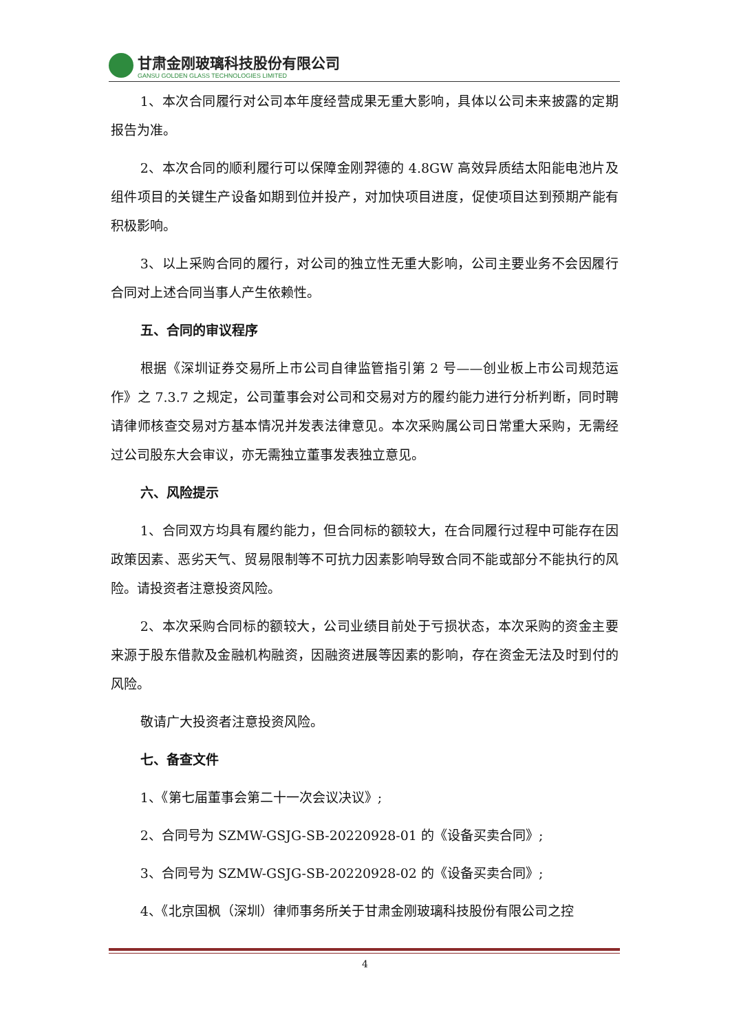甘肃金刚玻璃科技股份有限公司
GANSU GOLDEN GLASS TECHNOLOGIES LIMITED
1、本次合同履行对公司本年度经营成果无重大影响，具体以公司未来披露的定期报告为准。
2、本次合同的顺利履行可以保障金刚羿德的 4.8GW 高效异质结太阳能电池片及组件项目的关键生产设备如期到位并投产，对加快项目进度，促使项目达到预期产能有积极影响。
3、以上采购合同的履行，对公司的独立性无重大影响，公司主要业务不会因履行合同对上述合同当事人产生依赖性。
五、合同的审议程序
根据《深圳证券交易所上市公司自律监管指引第 2 号——创业板上市公司规范运作》之 7.3.7 之规定，公司董事会对公司和交易对方的履约能力进行分析判断，同时聘请律师核查交易对方基本情况并发表法律意见。本次采购属公司日常重大采购，无需经过公司股东大会审议，亦无需独立董事发表独立意见。
六、风险提示
1、合同双方均具有履约能力，但合同标的额较大，在合同履行过程中可能存在因政策因素、恶劣天气、贸易限制等不可抗力因素影响导致合同不能或部分不能执行的风险。请投资者注意投资风险。
2、本次采购合同标的额较大，公司业绩目前处于亏损状态，本次采购的资金主要来源于股东借款及金融机构融资，因融资进展等因素的影响，存在资金无法及时到付的风险。
敬请广大投资者注意投资风险。
七、备查文件
1、《第七届董事会第二十一次会议决议》;
2、合同号为 SZMW-GSJG-SB-20220928-01 的《设备买卖合同》;
3、合同号为 SZMW-GSJG-SB-20220928-02 的《设备买卖合同》;
4、《北京国枫（深圳）律师事务所关于甘肃金刚玻璃科技股份有限公司之控
4